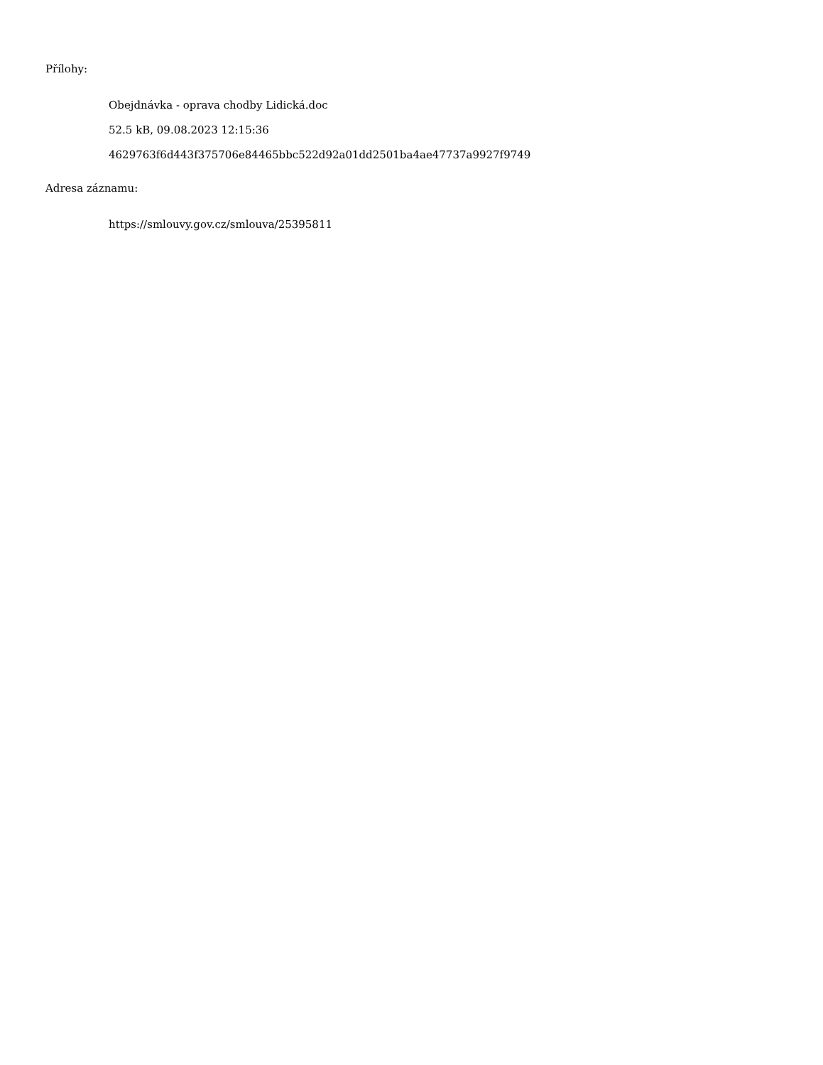Přílohy:
Obejdnávka - oprava chodby Lidická.doc
52.5 kB, 09.08.2023 12:15:36
4629763f6d443f375706e84465bbc522d92a01dd2501ba4ae47737a9927f9749
Adresa záznamu:
https://smlouvy.gov.cz/smlouva/25395811